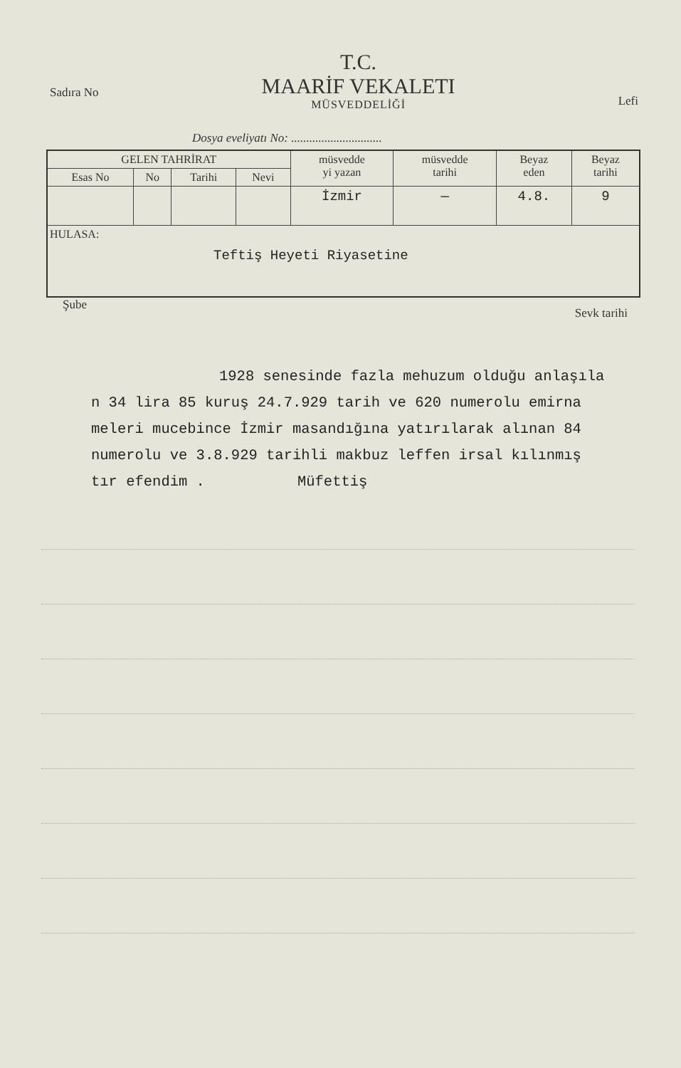Sadıra No
T.C.
MAARİF VEKALETI
MÜSVEDDELİĞİ
Lefi
Dosya eveliyatı No: ..............................
| GELEN TAHRİRAT | | | | müsvedde yi yazan | müsvedde tarihi | Beyaz eden | Beyaz tarihi |
| --- | --- | --- | --- | --- | --- | --- | --- |
| Esas No | No | Tarihi | Nevi | | | | |
| | | | | İzmir | — | 4.8. | 9 |
| HULASA: Teftiş Heyeti Riyasetine | | | | | | | |
Şube Sevk tarihi
1928 senesinde fazla mehuzum olduğu anlaşıla
n 34 lira 85 kuruş 24.7.929 tarih ve 620 numerolu emirna
meleri mucebince İzmir masandığına yatırılarak alınan 84
numerolu ve 3.8.929 tarihli makbuz leffen irsal kılınmış
tır efendim . Müfettiş